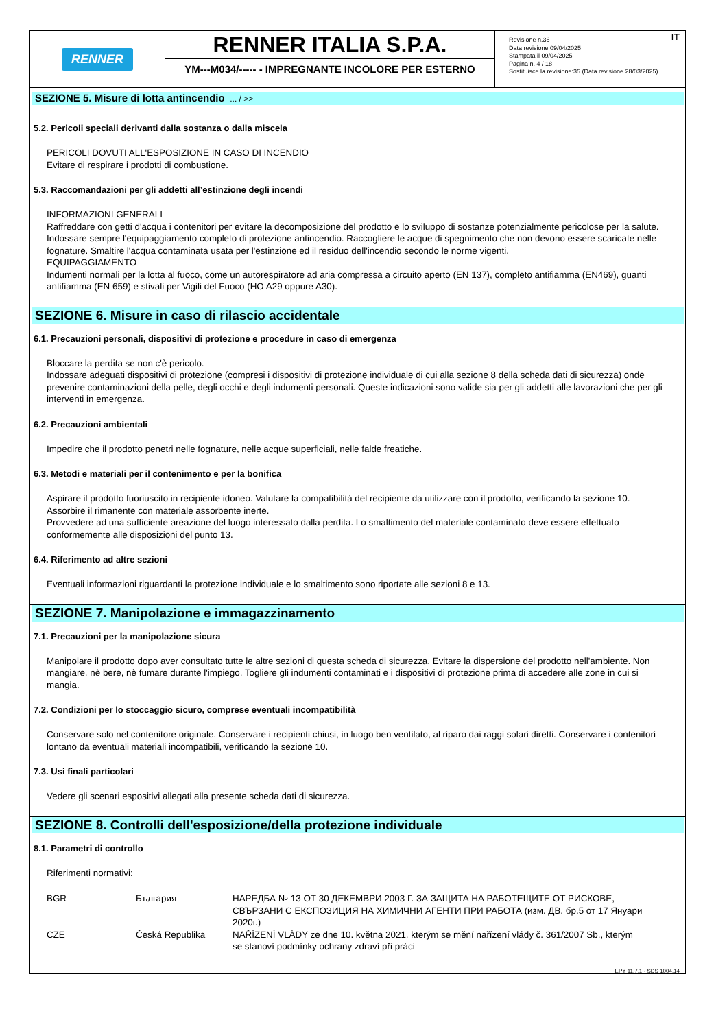RENNER
RENNER ITALIA S.P.A.
YM---M034/----- - IMPREGNANTE INCOLORE PER ESTERNO
IT Revisione n.36
Data revisione 09/04/2025
Stampata il 09/04/2025
Pagina n. 4 / 18
Sostituisce la revisione:35 (Data revisione 28/03/2025)
SEZIONE 5. Misure di lotta antincendio ... / >>
5.2. Pericoli speciali derivanti dalla sostanza o dalla miscela
PERICOLI DOVUTI ALL'ESPOSIZIONE IN CASO DI INCENDIO
Evitare di respirare i prodotti di combustione.
5.3. Raccomandazioni per gli addetti all’estinzione degli incendi
INFORMAZIONI GENERALI
Raffreddare con getti d'acqua i contenitori per evitare la decomposizione del prodotto e lo sviluppo di sostanze potenzialmente pericolose per la salute. Indossare sempre l'equipaggiamento completo di protezione antincendio. Raccogliere le acque di spegnimento che non devono essere scaricate nelle fognature. Smaltire l'acqua contaminata usata per l'estinzione ed il residuo dell'incendio secondo le norme vigenti.
EQUIPAGGIAMENTO
Indumenti normali per la lotta al fuoco, come un autorespiratore ad aria compressa a circuito aperto (EN 137), completo antifiamma (EN469), guanti antifiamma (EN 659) e stivali per Vigili del Fuoco (HO A29 oppure A30).
SEZIONE 6. Misure in caso di rilascio accidentale
6.1. Precauzioni personali, dispositivi di protezione e procedure in caso di emergenza
Bloccare la perdita se non c'è pericolo.
Indossare adeguati dispositivi di protezione (compresi i dispositivi di protezione individuale di cui alla sezione 8 della scheda dati di sicurezza) onde prevenire contaminazioni della pelle, degli occhi e degli indumenti personali. Queste indicazioni sono valide sia per gli addetti alle lavorazioni che per gli interventi in emergenza.
6.2. Precauzioni ambientali
Impedire che il prodotto penetri nelle fognature, nelle acque superficiali, nelle falde freatiche.
6.3. Metodi e materiali per il contenimento e per la bonifica
Aspirare il prodotto fuoriuscito in recipiente idoneo. Valutare la compatibilità del recipiente da utilizzare con il prodotto, verificando la sezione 10. Assorbire il rimanente con materiale assorbente inerte.
Provvedere ad una sufficiente areazione del luogo interessato dalla perdita. Lo smaltimento del materiale contaminato deve essere effettuato conformemente alle disposizioni del punto 13.
6.4. Riferimento ad altre sezioni
Eventuali informazioni riguardanti la protezione individuale e lo smaltimento sono riportate alle sezioni 8 e 13.
SEZIONE 7. Manipolazione e immagazzinamento
7.1. Precauzioni per la manipolazione sicura
Manipolare il prodotto dopo aver consultato tutte le altre sezioni di questa scheda di sicurezza. Evitare la dispersione del prodotto nell'ambiente. Non mangiare, nè bere, nè fumare durante l'impiego. Togliere gli indumenti contaminati e i dispositivi di protezione prima di accedere alle zone in cui si mangia.
7.2. Condizioni per lo stoccaggio sicuro, comprese eventuali incompatibilità
Conservare solo nel contenitore originale. Conservare i recipienti chiusi, in luogo ben ventilato, al riparo dai raggi solari diretti. Conservare i contenitori lontano da eventuali materiali incompatibili, verificando la sezione 10.
7.3. Usi finali particolari
Vedere gli scenari espositivi allegati alla presente scheda dati di sicurezza.
SEZIONE 8. Controlli dell'esposizione/della protezione individuale
8.1. Parametri di controllo
Riferimenti normativi:
| BGR | България | НАРЕДБА № 13 ОТ 30 ДЕКЕМВРИ 2003 Г. ЗА ЗАЩИТА НА РАБОТЕЩИТЕ ОТ РИСКОВЕ, СВЪРЗАНИ С ЕКСПОЗИЦИЯ НА ХИМИЧНИ АГЕНТИ ПРИ РАБОТА (изм. ДВ. бр.5 от 17 Януари 2020г.) |
| CZE | Česká Republika | NAŘÍZENÍ VLÁDY ze dne 10. května 2021, kterým se mění nařízení vlády č. 361/2007 Sb., kterým se stanoví podmínky ochrany zdraví při práci |
EPY 11.7.1 - SDS 1004.14